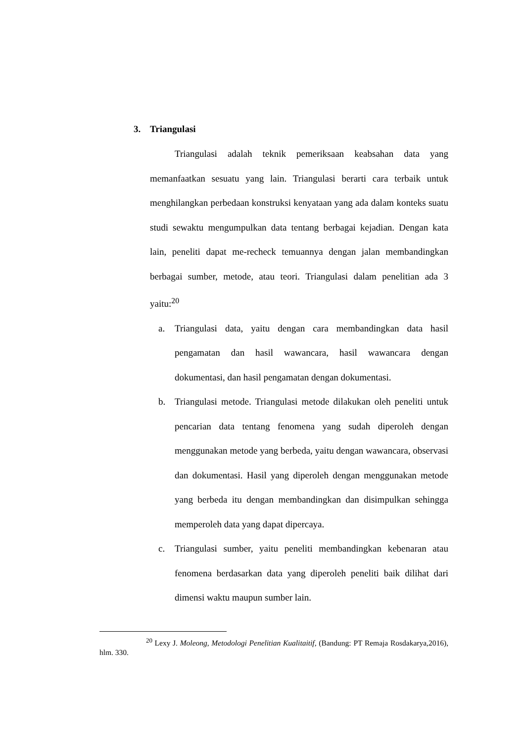3. Triangulasi
Triangulasi adalah teknik pemeriksaan keabsahan data yang memanfaatkan sesuatu yang lain. Triangulasi berarti cara terbaik untuk menghilangkan perbedaan konstruksi kenyataan yang ada dalam konteks suatu studi sewaktu mengumpulkan data tentang berbagai kejadian. Dengan kata lain, peneliti dapat me-recheck temuannya dengan jalan membandingkan berbagai sumber, metode, atau teori. Triangulasi dalam penelitian ada 3 yaitu:<sup>20</sup>
a. Triangulasi data, yaitu dengan cara membandingkan data hasil pengamatan dan hasil wawancara, hasil wawancara dengan dokumentasi, dan hasil pengamatan dengan dokumentasi.
b. Triangulasi metode. Triangulasi metode dilakukan oleh peneliti untuk pencarian data tentang fenomena yang sudah diperoleh dengan menggunakan metode yang berbeda, yaitu dengan wawancara, observasi dan dokumentasi. Hasil yang diperoleh dengan menggunakan metode yang berbeda itu dengan membandingkan dan disimpulkan sehingga memperoleh data yang dapat dipercaya.
c. Triangulasi sumber, yaitu peneliti membandingkan kebenaran atau fenomena berdasarkan data yang diperoleh peneliti baik dilihat dari dimensi waktu maupun sumber lain.
<sup>20</sup> Lexy J. Moleong, Metodologi Penelitian Kualitaitif, (Bandung: PT Remaja Rosdakarya,2016), hlm. 330.